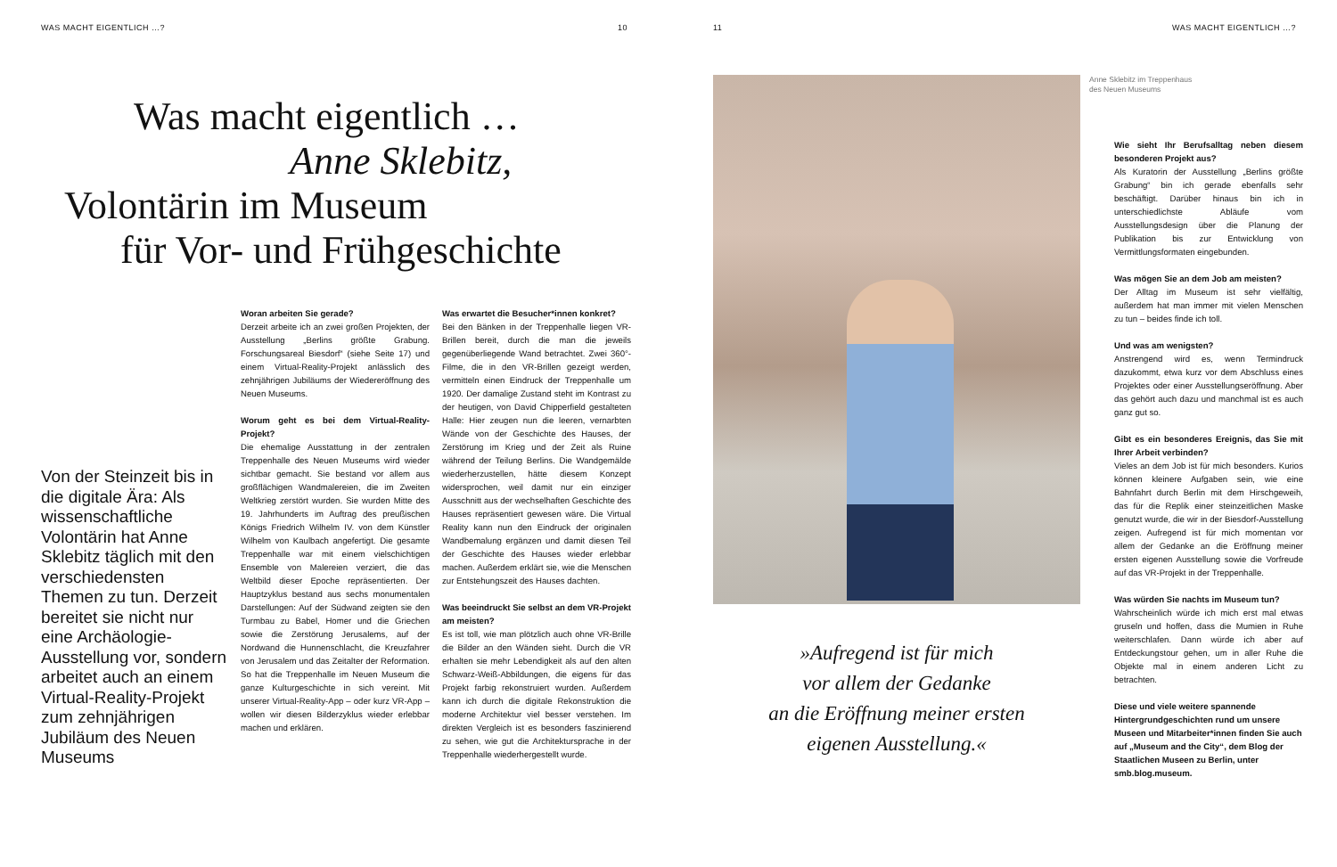WAS MACHT EIGENTLICH …? 10
Was macht eigentlich …
Anne Sklebitz,
Volontärin im Museum
für Vor- und Frühgeschichte
Von der Steinzeit bis in die digitale Ära: Als wissenschaftliche Volontärin hat Anne Sklebitz täglich mit den verschiedensten Themen zu tun. Derzeit bereitet sie nicht nur eine Archäologie-Ausstellung vor, sondern arbeitet auch an einem Virtual-Reality-Projekt zum zehnjährigen Jubiläum des Neuen Museums
Woran arbeiten Sie gerade?
Derzeit arbeite ich an zwei großen Projekten, der Ausstellung „Berlins größte Grabung. Forschungsareal Biesdorf“ (siehe Seite 17) und einem Virtual-Reality-Projekt anlässlich des zehnjährigen Jubiläums der Wiedereröffnung des Neuen Museums.
Worum geht es bei dem Virtual-Reality-Projekt?
Die ehemalige Ausstattung in der zentralen Treppenhalle des Neuen Museums wird wieder sichtbar gemacht. Sie bestand vor allem aus großflächigen Wandmalereien, die im Zweiten Weltkrieg zerstört wurden. Sie wurden Mitte des 19. Jahrhunderts im Auftrag des preußischen Königs Friedrich Wilhelm IV. von dem Künstler Wilhelm von Kaulbach angefertigt. Die gesamte Treppenhalle war mit einem vielschichtigen Ensemble von Malereien verziert, die das Weltbild dieser Epoche repräsentierten. Der Hauptzyklus bestand aus sechs monumentalen Darstellungen: Auf der Südwand zeigten sie den Turmbau zu Babel, Homer und die Griechen sowie die Zerstörung Jerusalems, auf der Nordwand die Hunnenschlacht, die Kreuzfahrer von Jerusalem und das Zeitalter der Reformation. So hat die Treppenhalle im Neuen Museum die ganze Kulturgeschichte in sich vereint. Mit unserer Virtual-Reality-App – oder kurz VR-App – wollen wir diesen Bilderzyklus wieder erlebbar machen und erklären.
Was erwartet die Besucher*innen konkret?
Bei den Bänken in der Treppenhalle liegen VR-Brillen bereit, durch die man die jeweils gegenüberliegende Wand betrachtet. Zwei 360°-Filme, die in den VR-Brillen gezeigt werden, vermitteln einen Eindruck der Treppenhalle um 1920. Der damalige Zustand steht im Kontrast zu der heutigen, von David Chipperfield gestalteten Halle: Hier zeugen nun die leeren, vernarbten Wände von der Geschichte des Hauses, der Zerstörung im Krieg und der Zeit als Ruine während der Teilung Berlins. Die Wandgemälde wiederherzustellen, hätte diesem Konzept widersprochen, weil damit nur ein einziger Ausschnitt aus der wechselhaften Geschichte des Hauses repräsentiert gewesen wäre. Die Virtual Reality kann nun den Eindruck der originalen Wandbemalung ergänzen und damit diesen Teil der Geschichte des Hauses wieder erlebbar machen. Außerdem erklärt sie, wie die Menschen zur Entstehungszeit des Hauses dachten.
Was beeindruckt Sie selbst an dem VR-Projekt am meisten?
Es ist toll, wie man plötzlich auch ohne VR-Brille die Bilder an den Wänden sieht. Durch die VR erhalten sie mehr Lebendigkeit als auf den alten Schwarz-Weiß-Abbildungen, die eigens für das Projekt farbig rekonstruiert wurden. Außerdem kann ich durch die digitale Rekonstruktion die moderne Architektur viel besser verstehen. Im direkten Vergleich ist es besonders faszinierend zu sehen, wie gut die Architektursprache in der Treppenhalle wiederhergestellt wurde.
11 WAS MACHT EIGENTLICH …?
Anne Sklebitz im Treppenhaus
des Neuen Museums
»Aufregend ist für mich
vor allem der Gedanke
an die Eröffnung meiner ersten
eigenen Ausstellung.«
Wie sieht Ihr Berufsalltag neben diesem besonderen Projekt aus?
Als Kuratorin der Ausstellung „Berlins größte Grabung“ bin ich gerade ebenfalls sehr beschäftigt. Darüber hinaus bin ich in unterschiedlichste Abläufe vom Ausstellungsdesign über die Planung der Publikation bis zur Entwicklung von Vermittlungsformaten eingebunden.
Was mögen Sie an dem Job am meisten?
Der Alltag im Museum ist sehr vielfältig, außerdem hat man immer mit vielen Menschen zu tun – beides finde ich toll.
Und was am wenigsten?
Anstrengend wird es, wenn Termindruck dazukommt, etwa kurz vor dem Abschluss eines Projektes oder einer Ausstellungseröffnung. Aber das gehört auch dazu und manchmal ist es auch ganz gut so.
Gibt es ein besonderes Ereignis, das Sie mit Ihrer Arbeit verbinden?
Vieles an dem Job ist für mich besonders. Kurios können kleinere Aufgaben sein, wie eine Bahnfahrt durch Berlin mit dem Hirschgeweih, das für die Replik einer steinzeitlichen Maske genutzt wurde, die wir in der Biesdorf-Ausstellung zeigen. Aufregend ist für mich momentan vor allem der Gedanke an die Eröffnung meiner ersten eigenen Ausstellung sowie die Vorfreude auf das VR-Projekt in der Treppenhalle.
Was würden Sie nachts im Museum tun?
Wahrscheinlich würde ich mich erst mal etwas gruseln und hoffen, dass die Mumien in Ruhe weiterschlafen. Dann würde ich aber auf Entdeckungstour gehen, um in aller Ruhe die Objekte mal in einem anderen Licht zu betrachten.
Diese und viele weitere spannende Hintergrundgeschichten rund um unsere Museen und Mitarbeiter*innen finden Sie auch auf „Museum and the City“, dem Blog der Staatlichen Museen zu Berlin, unter smb.blog.museum.